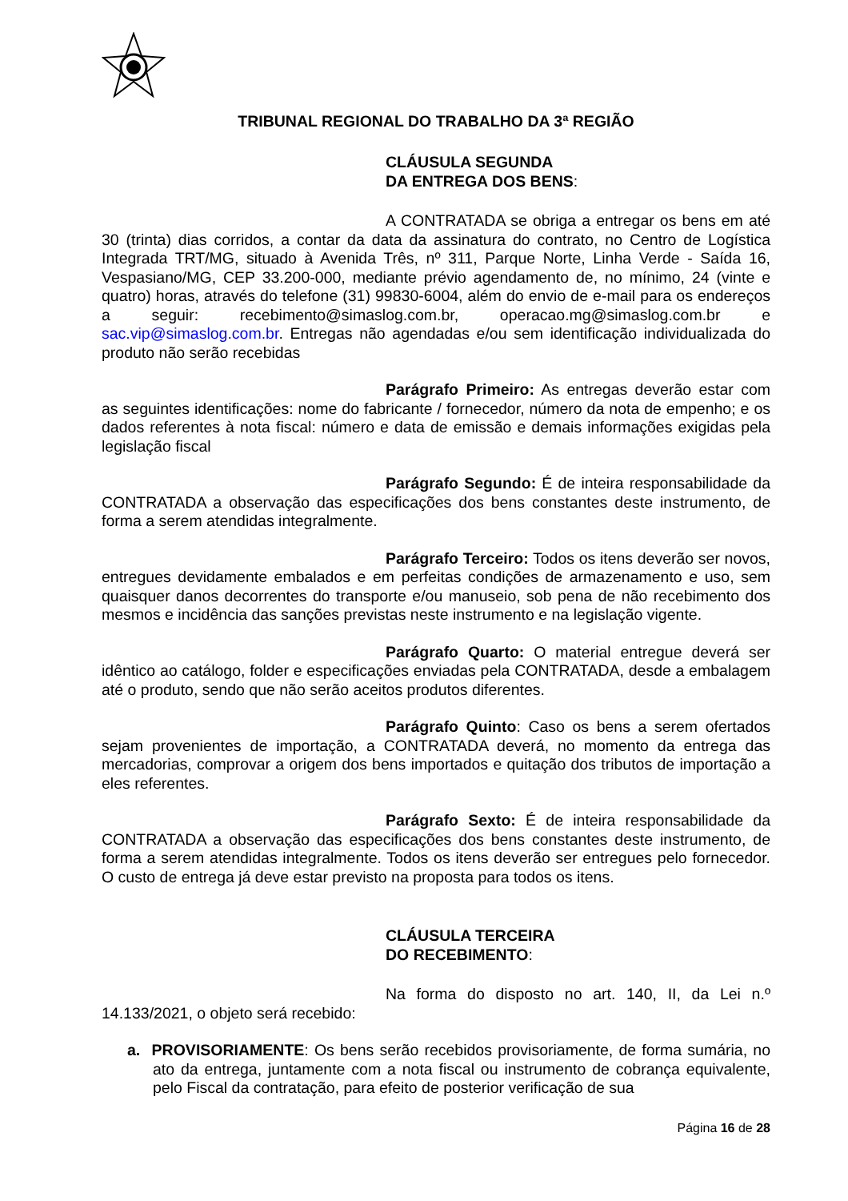TRIBUNAL REGIONAL DO TRABALHO DA 3ª REGIÃO
CLÁUSULA SEGUNDA
DA ENTREGA DOS BENS:
A CONTRATADA se obriga a entregar os bens em até 30 (trinta) dias corridos, a contar da data da assinatura do contrato, no Centro de Logística Integrada TRT/MG, situado à Avenida Três, nº 311, Parque Norte, Linha Verde - Saída 16, Vespasiano/MG, CEP 33.200-000, mediante prévio agendamento de, no mínimo, 24 (vinte e quatro) horas, através do telefone (31) 99830-6004, além do envio de e-mail para os endereços a seguir: recebimento@simaslog.com.br, operacao.mg@simaslog.com.br e sac.vip@simaslog.com.br. Entregas não agendadas e/ou sem identificação individualizada do produto não serão recebidas
Parágrafo Primeiro: As entregas deverão estar com as seguintes identificações: nome do fabricante / fornecedor, número da nota de empenho; e os dados referentes à nota fiscal: número e data de emissão e demais informações exigidas pela legislação fiscal
Parágrafo Segundo: É de inteira responsabilidade da CONTRATADA a observação das especificações dos bens constantes deste instrumento, de forma a serem atendidas integralmente.
Parágrafo Terceiro: Todos os itens deverão ser novos, entregues devidamente embalados e em perfeitas condições de armazenamento e uso, sem quaisquer danos decorrentes do transporte e/ou manuseio, sob pena de não recebimento dos mesmos e incidência das sanções previstas neste instrumento e na legislação vigente.
Parágrafo Quarto: O material entregue deverá ser idêntico ao catálogo, folder e especificações enviadas pela CONTRATADA, desde a embalagem até o produto, sendo que não serão aceitos produtos diferentes.
Parágrafo Quinto: Caso os bens a serem ofertados sejam provenientes de importação, a CONTRATADA deverá, no momento da entrega das mercadorias, comprovar a origem dos bens importados e quitação dos tributos de importação a eles referentes.
Parágrafo Sexto: É de inteira responsabilidade da CONTRATADA a observação das especificações dos bens constantes deste instrumento, de forma a serem atendidas integralmente. Todos os itens deverão ser entregues pelo fornecedor. O custo de entrega já deve estar previsto na proposta para todos os itens.
CLÁUSULA TERCEIRA
DO RECEBIMENTO:
Na forma do disposto no art. 140, II, da Lei n.º 14.133/2021, o objeto será recebido:
a. PROVISORIAMENTE: Os bens serão recebidos provisoriamente, de forma sumária, no ato da entrega, juntamente com a nota fiscal ou instrumento de cobrança equivalente, pelo Fiscal da contratação, para efeito de posterior verificação de sua
Página 16 de 28